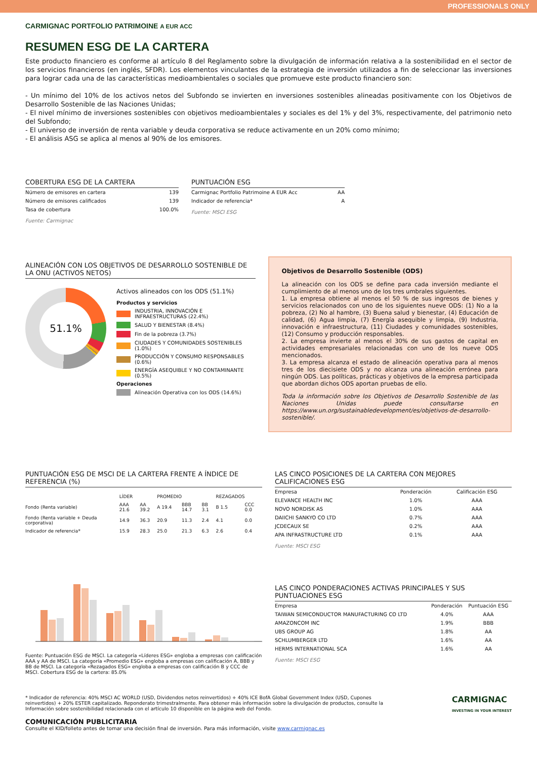PROFESSIONALS ONLY
CARMIGNAC PORTFOLIO PATRIMOINE A EUR ACC
RESUMEN ESG DE LA CARTERA
Este producto financiero es conforme al artículo 8 del Reglamento sobre la divulgación de información relativa a la sostenibilidad en el sector de los servicios financieros (en inglés, SFDR). Los elementos vinculantes de la estrategia de inversión utilizados a fin de seleccionar las inversiones para lograr cada una de las características medioambientales o sociales que promueve este producto financiero son:
- Un mínimo del 10% de los activos netos del Subfondo se invierten en inversiones sostenibles alineadas positivamente con los Objetivos de Desarrollo Sostenible de las Naciones Unidas;
- El nivel mínimo de inversiones sostenibles con objetivos medioambientales y sociales es del 1% y del 3%, respectivamente, del patrimonio neto del Subfondo;
- El universo de inversión de renta variable y deuda corporativa se reduce activamente en un 20% como mínimo;
- El análisis ASG se aplica al menos al 90% de los emisores.
COBERTURA ESG DE LA CARTERA
| Número de emisores en cartera | 139 |
| Número de emisores calificados | 139 |
| Tasa de cobertura | 100.0% |
Fuente: Carmignac
PUNTUACIÓN ESG
| Carmignac Portfolio Patrimoine A EUR Acc | AA |
| Indicador de referencia* | A |
Fuente: MSCI ESG
ALINEACIÓN CON LOS OBJETIVOS DE DESARROLLO SOSTENIBLE DE LA ONU (ACTIVOS NETOS)
51.1%
Activos alineados con los ODS (51.1%)
Productos y servicios
INDUSTRIA, INNOVACIÓN E INFRAESTRUCTURAS (22.4%)
SALUD Y BIENESTAR (8.4%)
Fin de la pobreza (3.7%)
CIUDADES Y COMUNIDADES SOSTENIBLES (1.0%)
PRODUCCIÓN Y CONSUMO RESPONSABLES (0.6%)
ENERGÍA ASEQUIBLE Y NO CONTAMINANTE (0.5%)
Operaciones
Alineación Operativa con los ODS (14.6%)
Objetivos de Desarrollo Sostenible (ODS)
La alineación con los ODS se define para cada inversión mediante el cumplimiento de al menos uno de los tres umbrales siguientes.
1. La empresa obtiene al menos el 50 % de sus ingresos de bienes y servicios relacionados con uno de los siguientes nueve ODS: (1) No a la pobreza, (2) No al hambre, (3) Buena salud y bienestar, (4) Educación de calidad, (6) Agua limpia, (7) Energía asequible y limpia, (9) Industria, innovación e infraestructura, (11) Ciudades y comunidades sostenibles, (12) Consumo y producción responsables.
2. La empresa invierte al menos el 30% de sus gastos de capital en actividades empresariales relacionadas con uno de los nueve ODS mencionados.
3. La empresa alcanza el estado de alineación operativa para al menos tres de los diecisiete ODS y no alcanza una alineación errónea para ningún ODS. Las políticas, prácticas y objetivos de la empresa participada que abordan dichos ODS aportan pruebas de ello.
Toda la información sobre los Objetivos de Desarrollo Sostenible de las Naciones Unidas puede consultarse en https://www.un.org/sustainabledevelopment/es/objetivos-de-desarrollo-sostenible/.
PUNTUACIÓN ESG DE MSCI DE LA CARTERA FRENTE A ÍNDICE DE REFERENCIA (%)
| | LÍDER | | PROMEDIO | | | REZAGADOS | |
| --- | --- | --- | --- | --- | --- | --- | --- |
| Fondo (Renta variable) | AAA 21.6 | AA 39.2 | A 19.4 | BBB 14.7 | BB 3.1 | B 1.5 | CCC 0.0 |
| Fondo (Renta variable + Deuda corporativa) | 14.9 | 36.3 | 20.9 | 11.3 | 2.4 | 4.1 | 0.0 |
| Indicador de referencia* | 15.9 | 28.3 | 25.0 | 21.3 | 6.3 | 2.6 | 0.4 |
Fuente: Puntuación ESG de MSCI. La categoría «Líderes ESG» engloba a empresas con calificación AAA y AA de MSCI. La categoría «Promedio ESG» engloba a empresas con calificación A, BBB y BB de MSCI. La categoría «Rezagados ESG» engloba a empresas con calificación B y CCC de MSCI. Cobertura ESG de la cartera: 85.0%
LAS CINCO POSICIONES DE LA CARTERA CON MEJORES CALIFICACIONES ESG
| Empresa | Ponderación | Calificación ESG |
| --- | --- | --- |
| ELEVANCE HEALTH INC | 1.0% | AAA |
| NOVO NORDISK AS | 1.0% | AAA |
| DAIICHI SANKYO CO LTD | 0.7% | AAA |
| JCDECAUX SE | 0.2% | AAA |
| APA INFRASTRUCTURE LTD | 0.1% | AAA |
Fuente: MSCI ESG
LAS CINCO PONDERACIONES ACTIVAS PRINCIPALES Y SUS PUNTUACIONES ESG
| Empresa | Ponderación | Puntuación ESG |
| --- | --- | --- |
| TAIWAN SEMICONDUCTOR MANUFACTURING CO LTD | 4.0% | AAA |
| AMAZONCOM INC | 1.9% | BBB |
| UBS GROUP AG | 1.8% | AA |
| SCHLUMBERGER LTD | 1.6% | AA |
| HERMS INTERNATIONAL SCA | 1.6% | AA |
Fuente: MSCI ESG
* Indicador de referencia: 40% MSCI AC WORLD (USD, Dividendos netos reinvertidos) + 40% ICE BofA Global Government Index (USD, Cupones reinvertidos) + 20% ESTER capitalizado. Reponderato trimestralmente. Para obtener más información sobre la divulgación de productos, consulte la Información sobre sostenibilidad relacionada con el artículo 10 disponible en la página web del Fondo.
CARMIGNAC
INVESTING IN YOUR INTEREST
COMUNICACIÓN PUBLICITARIA
Consulte el KID/folleto antes de tomar una decisión final de inversión. Para más información, visite www.carmignac.es